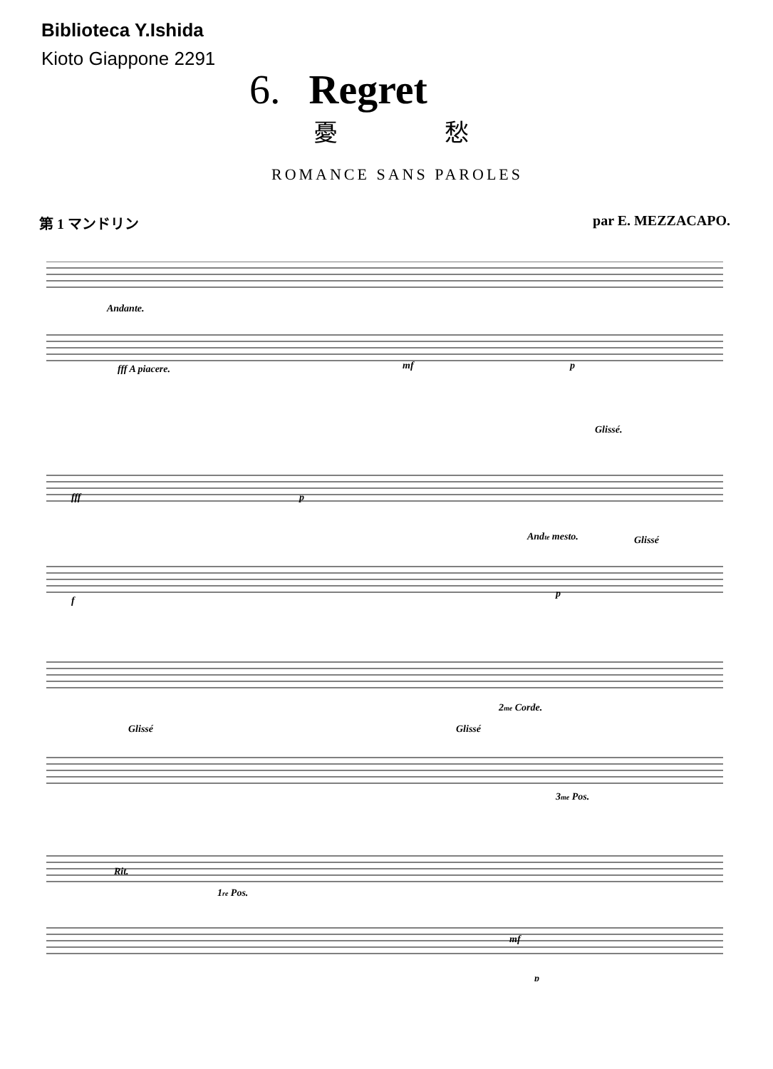Biblioteca Y.Ishida
Kioto Giappone 2291
6. Regret
憂愁
ROMANCE SANS PAROLES
第 1 マンドリン par E. MEZZACAPO.
Andante.
fff A piacere.
mf
p
Glissé.
fff
p
Andte mesto.
Glissé
f
p
Glissé
Glissé
2me Corde.
3me Pos.
Rit.
1re Pos.
mf
p